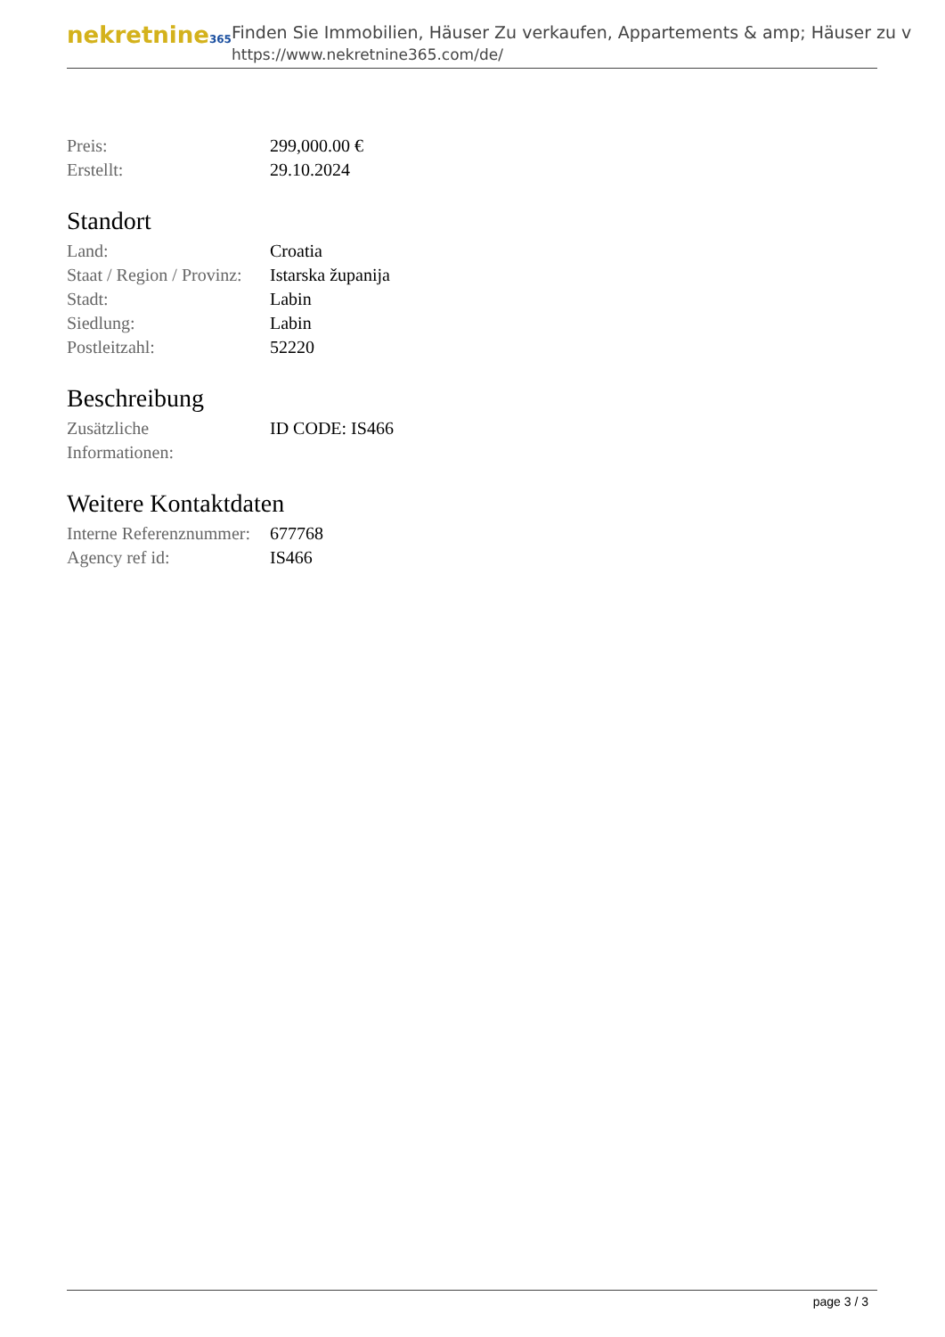nekretnine365
Finden Sie Immobilien, Häuser Zu verkaufen, Appartements & amp; Häuser zu v
https://www.nekretnine365.com/de/
| Preis: | 299,000.00 € |
| Erstellt: | 29.10.2024 |
Standort
| Land: | Croatia |
| Staat / Region / Provinz: | Istarska županija |
| Stadt: | Labin |
| Siedlung: | Labin |
| Postleitzahl: | 52220 |
Beschreibung
| Zusätzliche Informationen: | ID CODE: IS466 |
Weitere Kontaktdaten
| Interne Referenznummer: | 677768 |
| Agency ref id: | IS466 |
page 3 / 3